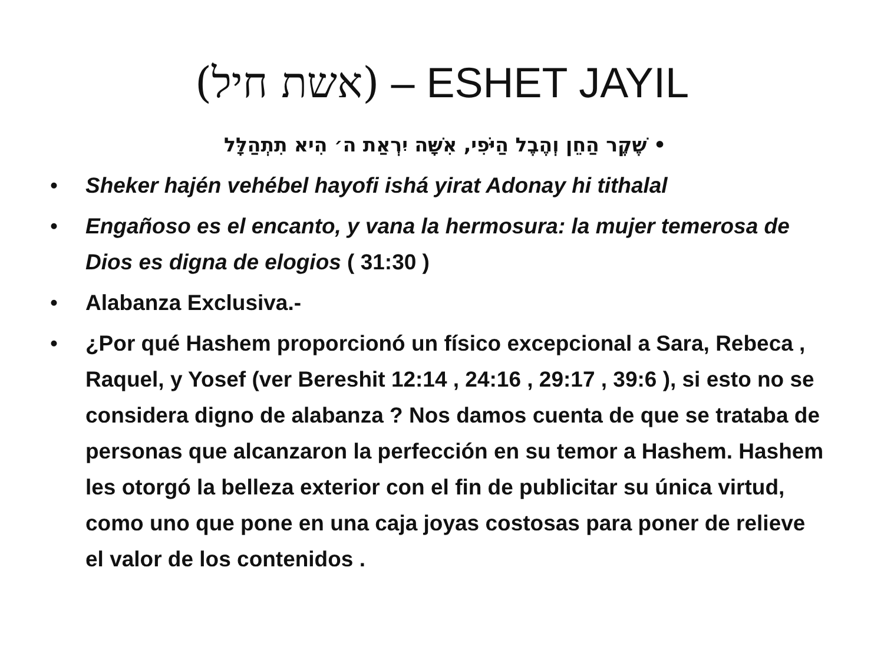(אשת חיל) – ESHET JAYIL
• שֶׁקֶר הַחֵן וְהֶבֶל הַיֹּפִי, אִשָּׁה יִרְאַת ה׳ הִיא תִתְהַלָּל
• Sheker hajén vehébel hayofi ishá yirat Adonay hi tithalal
• Engañoso es el encanto, y vana la hermosura: la mujer temerosa de Dios es digna de elogios ( 31:30 )
• Alabanza Exclusiva.-
• ¿Por qué Hashem proporcionó un físico excepcional a Sara, Rebeca , Raquel, y Yosef (ver Bereshit 12:14 , 24:16 , 29:17 , 39:6 ), si esto no se considera digno de alabanza ? Nos damos cuenta de que se trataba de personas que alcanzaron la perfección en su temor a Hashem. Hashem les otorgó la belleza exterior con el fin de publicitar su única virtud, como uno que pone en una caja joyas costosas para poner de relieve el valor de los contenidos .